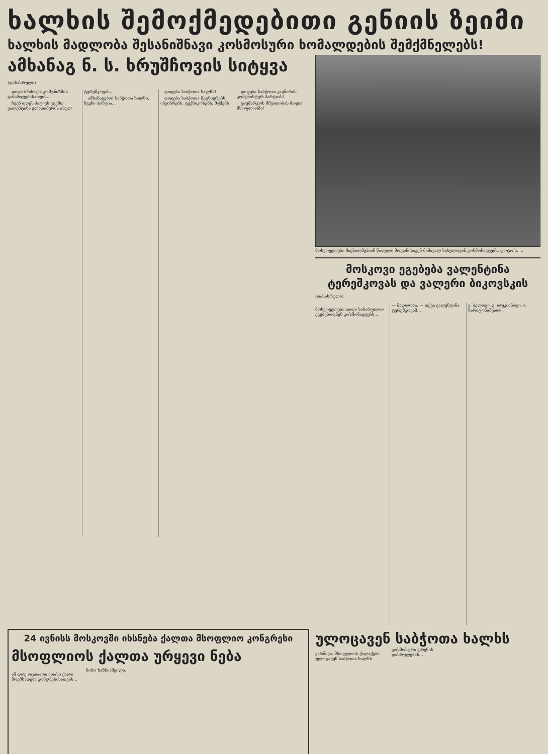ხალხის შემოქმედებითი გენიის ზეიმი
ხალხის მადლობა შესანიშნავი კოსმოსური ხომალდების შემქმნელებს!
ამხანაგ ნ. ს. ხრუშჩოვის სიტყვა
(დასასრული)
დიდი ბრძოლა კომუნიზმის გამარჯვებისათვის...
ჩვენ დღეს პატივს ვცემთ ვალენტინა ვლადიმერის ასულ ტერეშკოვას...
ამხანაგებო! საბჭოთა ხალხი, ჩვენი პარტია...
დიდება საბჭოთა ხალხს!
დიდება საბჭოთა მეცნიერებს, ინჟინრებს, ტექნიკოსებს, მუშებს!
დიდება საბჭოთა კავშირის კომუნისტურ პარტიას!
გაუმარჯოს მშვიდობას მთელ მსოფლიოში!
მოსკოველები მიესალმებიან წითელი მოედნისაკენ მიმავალ სახელოვან კოსმონავტებს. ფოტო ს. ...
მოსკოვი ეგებება ვალენტინა ტერეშკოვას და ვალერი ბიკოვსკის
(დასასრული)
მოსკოველები დიდი სიხარულით ეგებებოდნენ კოსმონავტებს...
— მადლობა, — თქვა ვალენტინა ტერეშკოვამ...
ვ. ბელოვი, ვ. ლუკიანოვი, ბ. ხარიტონაშვილი.
24 ივნისს მოსკოვში იხსნება ქალთა მსოფლიო კონგრესი
მსოფლიოს ქალთა ურყევი ნება
ამ დღე ოცდაათი ათასი ქალი მოემზადება კონგრესისათვის...
ნინო ზაზნიაშვილი.
ულოცავენ საბჭოთა ხალხს
ვარშავა. მსოფლიოს ქალაქები ულოცავენ საბჭოთა ხალხს კოსმოსური ფრენის დასრულებას...